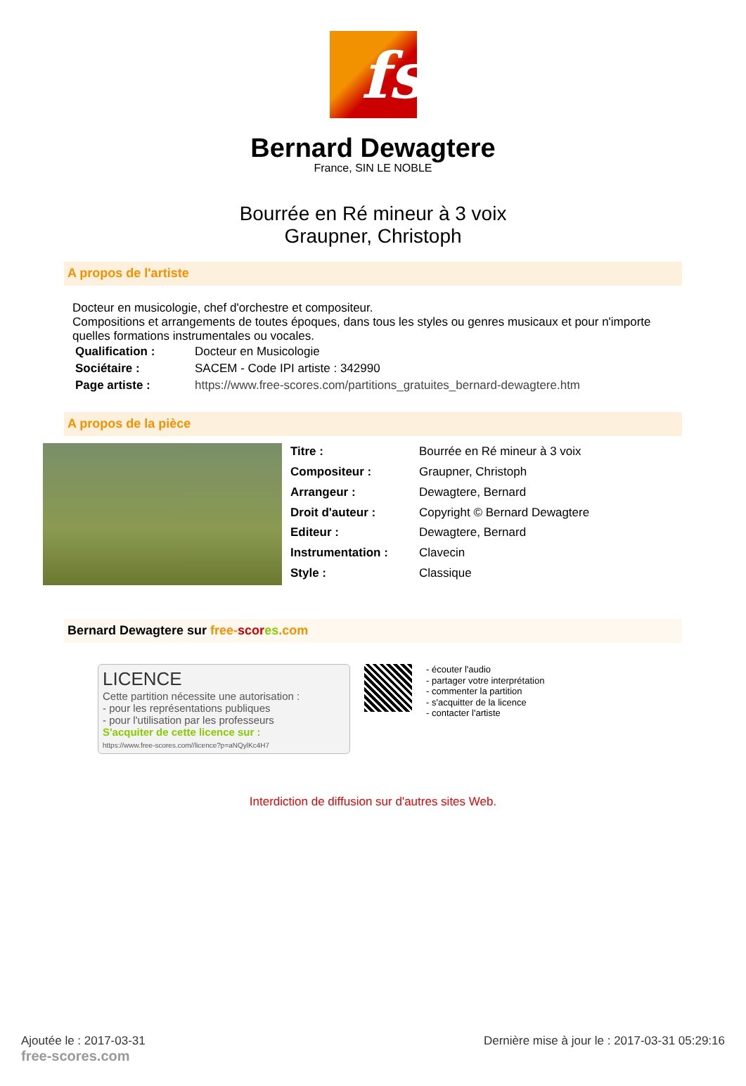fs
Bernard Dewagtere
France, SIN LE NOBLE
Bourrée en Ré mineur à 3 voix
Graupner, Christoph
A propos de l'artiste
Docteur en musicologie, chef d'orchestre et compositeur.
Compositions et arrangements de toutes époques, dans tous les styles ou genres musicaux et pour n'importe quelles formations instrumentales ou vocales.
| Qualification : | Docteur en Musicologie |
| Sociétaire : | SACEM - Code IPI artiste : 342990 |
| Page artiste : | https://www.free-scores.com/partitions_gratuites_bernard-dewagtere.htm |
A propos de la pièce
| Titre : | Bourrée en Ré mineur à 3 voix |
| Compositeur : | Graupner, Christoph |
| Arrangeur : | Dewagtere, Bernard |
| Droit d'auteur : | Copyright © Bernard Dewagtere |
| Editeur : | Dewagtere, Bernard |
| Instrumentation : | Clavecin |
| Style : | Classique |
Bernard Dewagtere sur free-scor es.com
LICENCE
Cette partition nécessite une autorisation :
- pour les représentations publiques
- pour l'utilisation par les professeurs
S'acquiter de cette licence sur :
https://www.free-scores.com//licence?p=aNQylKc4H7
- écouter l'audio
- partager votre interprétation
- commenter la partition
- s'acquitter de la licence
- contacter l'artiste
Interdiction de diffusion sur d'autres sites Web.
Ajoutée le : 2017-03-31
free-scores.com
Dernière mise à jour le : 2017-03-31 05:29:16